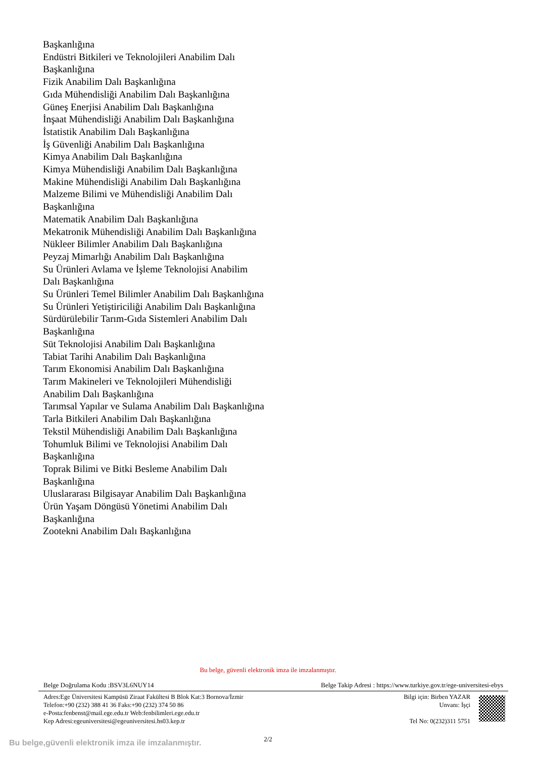Başkanlığına
Endüstri Bitkileri ve Teknolojileri Anabilim Dalı Başkanlığına
Fizik Anabilim Dalı Başkanlığına
Gıda Mühendisliği Anabilim Dalı Başkanlığına
Güneş Enerjisi Anabilim Dalı Başkanlığına
İnşaat Mühendisliği Anabilim Dalı Başkanlığına
İstatistik Anabilim Dalı Başkanlığına
İş Güvenliği Anabilim Dalı Başkanlığına
Kimya Anabilim Dalı Başkanlığına
Kimya Mühendisliği Anabilim Dalı Başkanlığına
Makine Mühendisliği Anabilim Dalı Başkanlığına
Malzeme Bilimi ve Mühendisliği Anabilim Dalı Başkanlığına
Matematik Anabilim Dalı Başkanlığına
Mekatronik Mühendisliği Anabilim Dalı Başkanlığına
Nükleer Bilimler Anabilim Dalı Başkanlığına
Peyzaj Mimarlığı Anabilim Dalı Başkanlığına
Su Ürünleri Avlama ve İşleme Teknolojisi Anabilim Dalı Başkanlığına
Su Ürünleri Temel Bilimler Anabilim Dalı Başkanlığına
Su Ürünleri Yetiştiriciliği Anabilim Dalı Başkanlığına
Sürdürülebilir Tarım-Gıda Sistemleri Anabilim Dalı Başkanlığına
Süt Teknolojisi Anabilim Dalı Başkanlığına
Tabiat Tarihi Anabilim Dalı Başkanlığına
Tarım Ekonomisi Anabilim Dalı Başkanlığına
Tarım Makineleri ve Teknolojileri Mühendisliği Anabilim Dalı Başkanlığına
Tarımsal Yapılar ve Sulama Anabilim Dalı Başkanlığına
Tarla Bitkileri Anabilim Dalı Başkanlığına
Tekstil Mühendisliği Anabilim Dalı Başkanlığına
Tohumluk Bilimi ve Teknolojisi Anabilim Dalı Başkanlığına
Toprak Bilimi ve Bitki Besleme Anabilim Dalı Başkanlığına
Uluslararası Bilgisayar Anabilim Dalı Başkanlığına
Ürün Yaşam Döngüsü Yönetimi Anabilim Dalı Başkanlığına
Zootekni Anabilim Dalı Başkanlığına
Bu belge, güvenli elektronik imza ile imzalanmıştır.
Belge Doğrulama Kodu :BSV3L6NUY14 Belge Takip Adresi : https://www.turkiye.gov.tr/ege-universitesi-ebys
Adres:Ege Üniversitesi Kampüsü Ziraat Fakültesi B Blok Kat:3 Bornova/İzmir
Telefon:+90 (232) 388 41 36 Faks:+90 (232) 374 50 86
e-Posta:fenbenst@mail.ege.edu.tr Web:fenbilimleri.ege.edu.tr
Kep Adresi:egeuniversitesi@egeuniversitesi.hs03.kep.tr
Bilgi için: Birben YAZAR
Unvanı: İşçi
Tel No: 0(232)311 5751
2/2
Bu belge,güvenli elektronik imza ile imzalanmıştır.